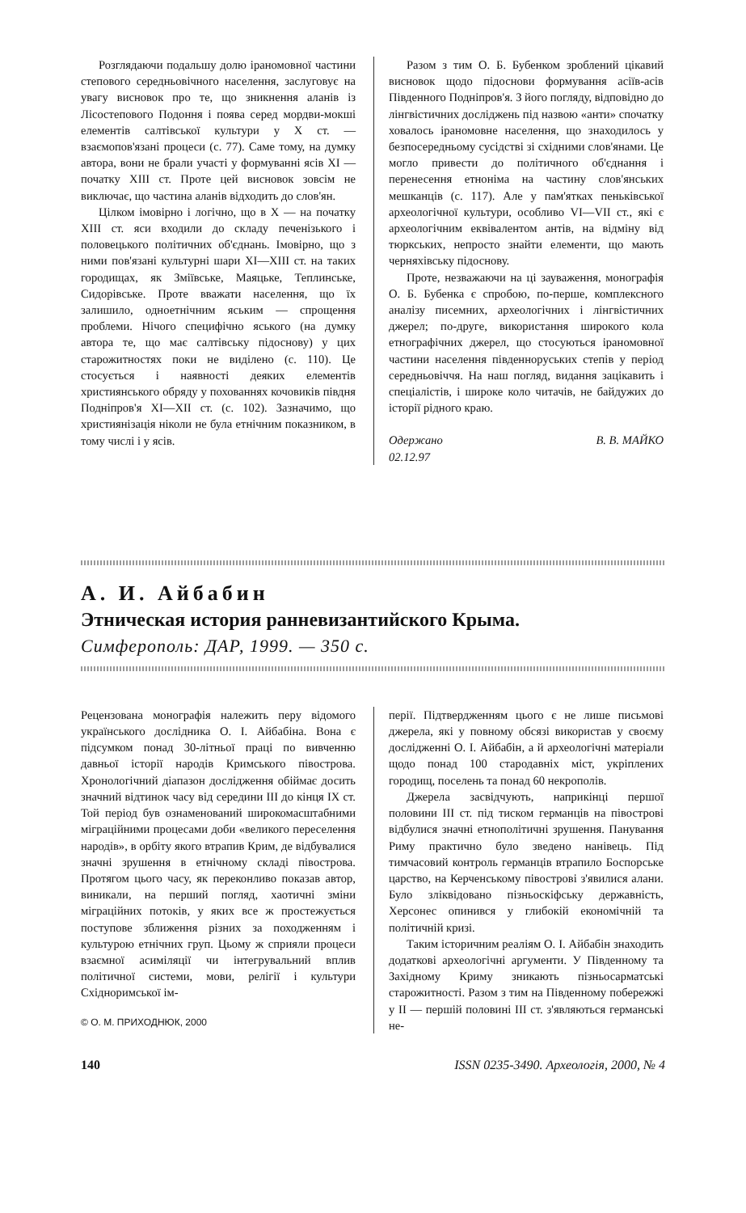Розглядаючи подальшу долю іраномовної частини степового середньовічного населення, заслуговує на увагу висновок про те, що зникнення аланів із Лісостепового Подоння і поява серед мордви-мокші елементів салтівської культури у X ст. — взаємопов'язані процеси (с. 77). Саме тому, на думку автора, вони не брали участі у формуванні ясів XI — початку XIII ст. Проте цей висновок зовсім не виключає, що частина аланів відходить до слов'ян.
Цілком імовірно і логічно, що в X — на початку XIII ст. яси входили до складу печенізького і половецького політичних об'єднань. Імовірно, що з ними пов'язані культурні шари XI—XIII ст. на таких городищах, як Зміївське, Маяцьке, Теплинське, Сидорівське. Проте вважати населення, що їх залишило, одноетнічним яським — спрощення проблеми. Нічого специфічно яського (на думку автора те, що має салтівську підоснову) у цих старожитностях поки не виділено (с. 110). Це стосується і наявності деяких елементів християнського обряду у похованнях кочовиків півдня Подніпров'я XI—XII ст. (с. 102). Зазначимо, що християнізація ніколи не була етнічним показником, в тому числі і у ясів.
Разом з тим О. Б. Бубенком зроблений цікавий висновок щодо підоснови формування асіїв-асів Південного Подніпров'я. З його погляду, відповідно до лінгвістичних досліджень під назвою «анти» спочатку ховалось іраномовне населення, що знаходилось у безпосередньому сусідстві зі східними слов'янами. Це могло привести до політичного об'єднання і перенесення етноніма на частину слов'янських мешканців (с. 117). Але у пам'ятках пеньківської археологічної культури, особливо VI—VII ст., які є археологічним еквівалентом антів, на відміну від тюркських, непросто знайти елементи, що мають черняхівську підоснову.
Проте, незважаючи на ці зауваження, монографія О. Б. Бубенка є спробою, по-перше, комплексного аналізу писемних, археологічних і лінгвістичних джерел; по-друге, використання широкого кола етнографічних джерел, що стосуються іраномовної частини населення південноруських степів у період середньовіччя. На наш погляд, видання зацікавить і спеціалістів, і широке коло читачів, не байдужих до історії рідного краю.
Одержано
02.12.97 В. В. МАЙКО
А. И. Айбабин
Этническая история ранневизантийского Крыма.
Симферополь: ДАР, 1999. — 350 с.
Рецензована монографія належить перу відомого українського дослідника О. І. Айбабіна. Вона є підсумком понад 30-літньої праці по вивченню давньої історії народів Кримського півострова. Хронологічний діапазон дослідження обіймає досить значний відтинок часу від середини III до кінця IX ст. Той період був ознаменований широкомасштабними міграційними процесами доби «великого переселення народів», в орбіту якого втрапив Крим, де відбувалися значні зрушення в етнічному складі півострова. Протягом цього часу, як переконливо показав автор, виникали, на перший погляд, хаотичні зміни міграційних потоків, у яких все ж простежується поступове зближення різних за походженням і культурою етнічних груп. Цьому ж сприяли процеси взаємної асиміляції чи інтегрувальний вплив політичної системи, мови, релігії і культури Східноримської ім-
© О. М. ПРИХОДНЮК, 2000
перії. Підтвердженням цього є не лише письмові джерела, які у повному обсязі використав у своєму дослідженні О. І. Айбабін, а й археологічні матеріали щодо понад 100 стародавніх міст, укріплених городищ, поселень та понад 60 некрополів.
Джерела засвідчують, наприкінці першої половини III ст. під тиском германців на півострові відбулися значні етнополітичні зрушення. Панування Риму практично було зведено нанівець. Під тимчасовий контроль германців втрапило Боспорське царство, на Керченському півострові з'явилися алани. Було зліквідовано пізньоскіфську державність, Херсонес опинився у глибокій економічній та політичній кризі.
Таким історичним реаліям О. І. Айбабін знаходить додаткові археологічні аргументи. У Південному та Західному Криму зникають пізньосарматські старожитності. Разом з тим на Південному побережжі у II — першій половині III ст. з'являються германські не-
140 ISSN 0235-3490. Археологія, 2000, № 4